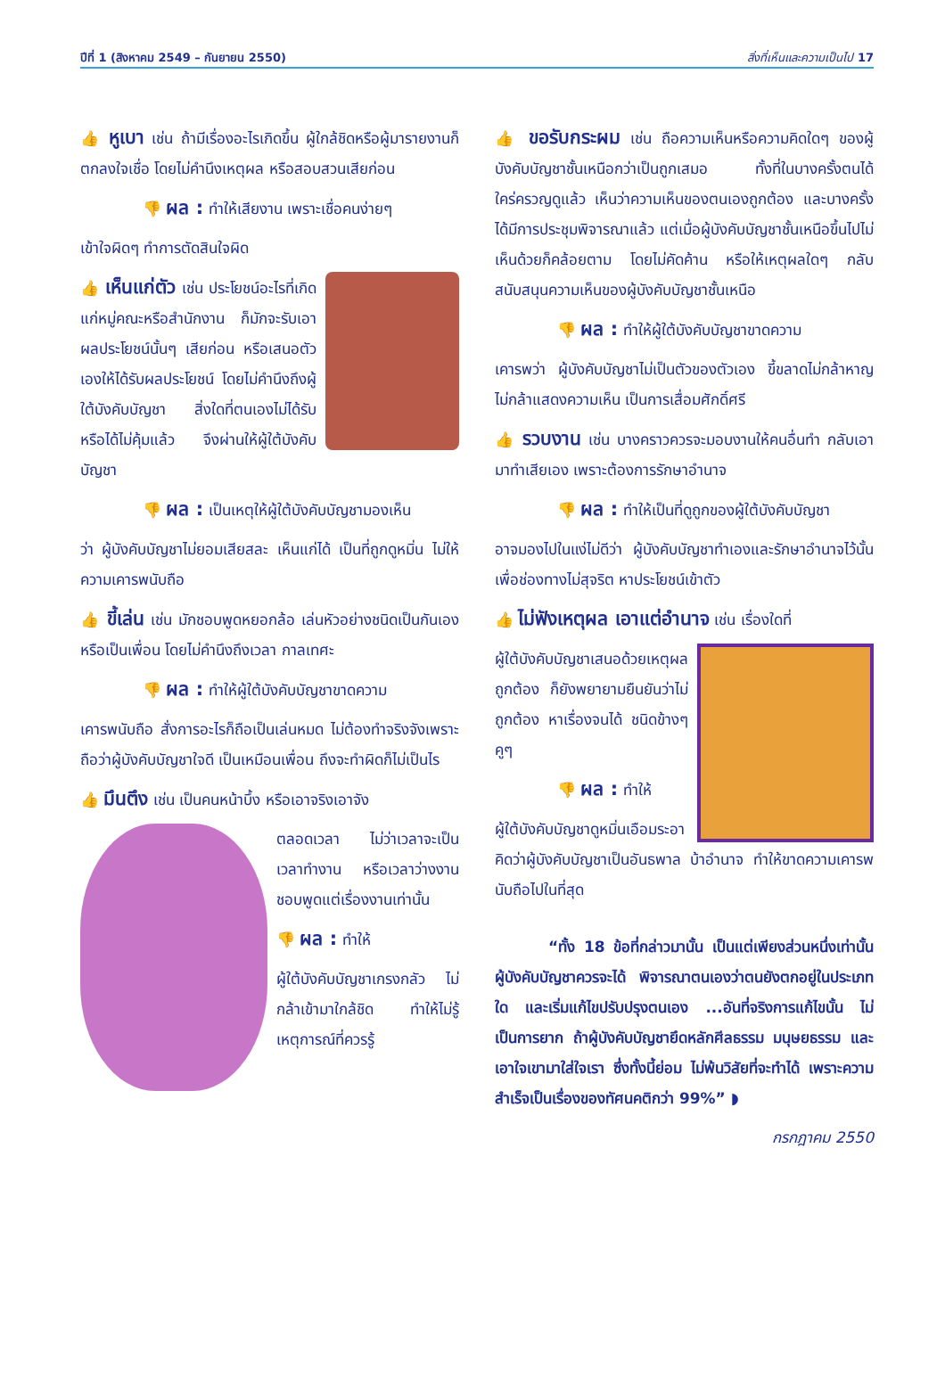ปีที่ 1 (สิงหาคม 2549 – กันยายน 2550) สิ่งที่เห็นและความเป็นไป 17
👍 หูเบา เช่น ถ้ามีเรื่องอะไรเกิดขึ้น ผู้ใกล้ชิดหรือผู้มารายงานก็ตกลงใจเชื่อ โดยไม่คำนึงเหตุผล หรือสอบสวนเสียก่อน
👎 ผล : ทำให้เสียงาน เพราะเชื่อคนง่ายๆ
เข้าใจผิดๆ ทำการตัดสินใจผิด
👍 เห็นแก่ตัว เช่น ประโยชน์อะไรที่เกิดแก่หมู่คณะหรือสำนักงาน ก็มักจะรับเอาผลประโยชน์นั้นๆ เสียก่อน หรือเสนอตัวเองให้ได้รับผลประโยชน์ โดยไม่คำนึงถึงผู้ใต้บังคับบัญชา สิ่งใดที่ตนเองไม่ได้รับ หรือได้ไม่คุ้มแล้ว จึงผ่านให้ผู้ใต้บังคับบัญชา
👎 ผล : เป็นเหตุให้ผู้ใต้บังคับบัญชามองเห็น
ว่า ผู้บังคับบัญชาไม่ยอมเสียสละ เห็นแก่ได้ เป็นที่ถูกดูหมิ่น ไม่ให้ความเคารพนับถือ
👍 ขี้เล่น เช่น มักชอบพูดหยอกล้อ เล่นหัวอย่างชนิดเป็นกันเอง หรือเป็นเพื่อน โดยไม่คำนึงถึงเวลา กาลเทศะ
👎 ผล : ทำให้ผู้ใต้บังคับบัญชาขาดความ
เคารพนับถือ สั่งการอะไรก็ถือเป็นเล่นหมด ไม่ต้องทำจริงจังเพราะถือว่าผู้บังคับบัญชาใจดี เป็นเหมือนเพื่อน ถึงจะทำผิดก็ไม่เป็นไร
👍 มึนตึง เช่น เป็นคนหน้าบึ้ง หรือเอาจริงเอาจัง
ตลอดเวลา ไม่ว่าเวลาจะเป็นเวลาทำงาน หรือเวลาว่างงาน ชอบพูดแต่เรื่องงานเท่านั้น
👎 ผล : ทำให้
ผู้ใต้บังคับบัญชาเกรงกลัว ไม่กล้าเข้ามาใกล้ชิด ทำให้ไม่รู้เหตุการณ์ที่ควรรู้
👍 ขอรับกระผม เช่น ถือความเห็นหรือความคิดใดๆ ของผู้บังคับบัญชาชั้นเหนือกว่าเป็นถูกเสมอ ทั้งที่ในบางครั้งตนได้ใคร่ครวญดูแล้ว เห็นว่าความเห็นของตนเองถูกต้อง และบางครั้งได้มีการประชุมพิจารณาแล้ว แต่เมื่อผู้บังคับบัญชาชั้นเหนือขึ้นไปไม่เห็นด้วยก็คล้อยตาม โดยไม่คัดค้าน หรือให้เหตุผลใดๆ กลับสนับสนุนความเห็นของผู้บังคับบัญชาชั้นเหนือ
👎 ผล : ทำให้ผู้ใต้บังคับบัญชาขาดความ
เคารพว่า ผู้บังคับบัญชาไม่เป็นตัวของตัวเอง ขี้ขลาดไม่กล้าหาญ ไม่กล้าแสดงความเห็น เป็นการเสื่อมศักดิ์ศรี
👍 รวบงาน เช่น บางคราวควรจะมอบงานให้คนอื่นทำ กลับเอามาทำเสียเอง เพราะต้องการรักษาอำนาจ
👎 ผล : ทำให้เป็นที่ดูถูกของผู้ใต้บังคับบัญชา
อาจมองไปในแง่ไม่ดีว่า ผู้บังคับบัญชาทำเองและรักษาอำนาจไว้นั้นเพื่อช่องทางไม่สุจริต หาประโยชน์เข้าตัว
👍 ไม่ฟังเหตุผล เอาแต่อำนาจ เช่น เรื่องใดที่
ผู้ใต้บังคับบัญชาเสนอด้วยเหตุผลถูกต้อง ก็ยังพยายามยืนยันว่าไม่ถูกต้อง หาเรื่องจนได้ ชนิดข้างๆ คูๆ
👎 ผล : ทำให้
ผู้ใต้บังคับบัญชาดูหมิ่นเอือมระอา คิดว่าผู้บังคับบัญชาเป็นอันธพาล บ้าอำนาจ ทำให้ขาดความเคารพนับถือไปในที่สุด
“ทั้ง 18 ข้อที่กล่าวมานั้น เป็นแต่เพียงส่วนหนึ่งเท่านั้น ผู้บังคับบัญชาควรจะได้ พิจารณาตนเองว่าตนยังตกอยู่ในประเภทใด และเริ่มแก้ไขปรับปรุงตนเอง ...อันที่จริงการแก้ไขนั้น ไม่เป็นการยาก ถ้าผู้บังคับบัญชายึดหลักศีลธรรม มนุษยธรรม และเอาใจเขามาใส่ใจเรา ซึ่งทั้งนี้ย่อม ไม่พ้นวิสัยที่จะทำได้ เพราะความสำเร็จเป็นเรื่องของทัศนคติกว่า 99%” ◗
กรกฎาคม 2550